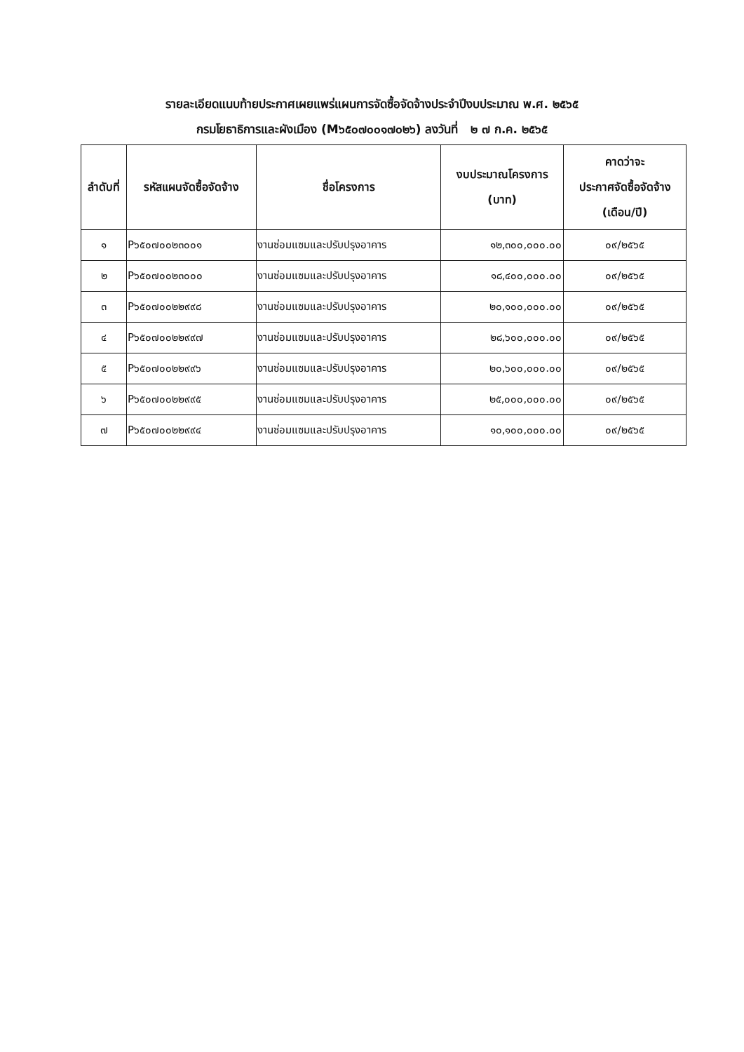รายละเอียดแนบท้ายประกาศเผยแพร่แผนการจัดซื้อจัดจ้างประจำปีงบประมาณ พ.ศ. ๒๕๖๕
กรมโยธาธิการและผังเมือง (M๖๕๐๗๐๐๑๗๐๒๖) ลงวันที่ ๒ ๗ ก.ค. ๒๕๖๕
| ลำดับที่ | รหัสแผนจัดซื้อจัดจ้าง | ชื่อโครงการ | งบประมาณโครงการ (บาท) | คาดว่าจะ ประกาศจัดซื้อจัดจ้าง (เดือน/ปี) |
| --- | --- | --- | --- | --- |
| ๑ | P๖๕๐๗๐๐๒๓๐๐๑ | งานซ่อมแซมและปรับปรุงอาคาร | ๑๒,๓๐๐,๐๐๐.๐๐ | ๐๙/๒๕๖๕ |
| ๒ | P๖๕๐๗๐๐๒๓๐๐๐ | งานซ่อมแซมและปรับปรุงอาคาร | ๑๘,๔๐๐,๐๐๐.๐๐ | ๐๙/๒๕๖๕ |
| ๓ | P๖๕๐๗๐๐๒๒๙๙๘ | งานซ่อมแซมและปรับปรุงอาคาร | ๒๐,๑๐๐,๐๐๐.๐๐ | ๐๙/๒๕๖๕ |
| ๔ | P๖๕๐๗๐๐๒๒๙๙๗ | งานซ่อมแซมและปรับปรุงอาคาร | ๒๘,๖๐๐,๐๐๐.๐๐ | ๐๙/๒๕๖๕ |
| ๕ | P๖๕๐๗๐๐๒๒๙๙๖ | งานซ่อมแซมและปรับปรุงอาคาร | ๒๐,๖๐๐,๐๐๐.๐๐ | ๐๙/๒๕๖๕ |
| ๖ | P๖๕๐๗๐๐๒๒๙๙๕ | งานซ่อมแซมและปรับปรุงอาคาร | ๒๕,๐๐๐,๐๐๐.๐๐ | ๐๙/๒๕๖๕ |
| ๗ | P๖๕๐๗๐๐๒๒๙๙๔ | งานซ่อมแซมและปรับปรุงอาคาร | ๑๐,๑๐๐,๐๐๐.๐๐ | ๐๙/๒๕๖๕ |